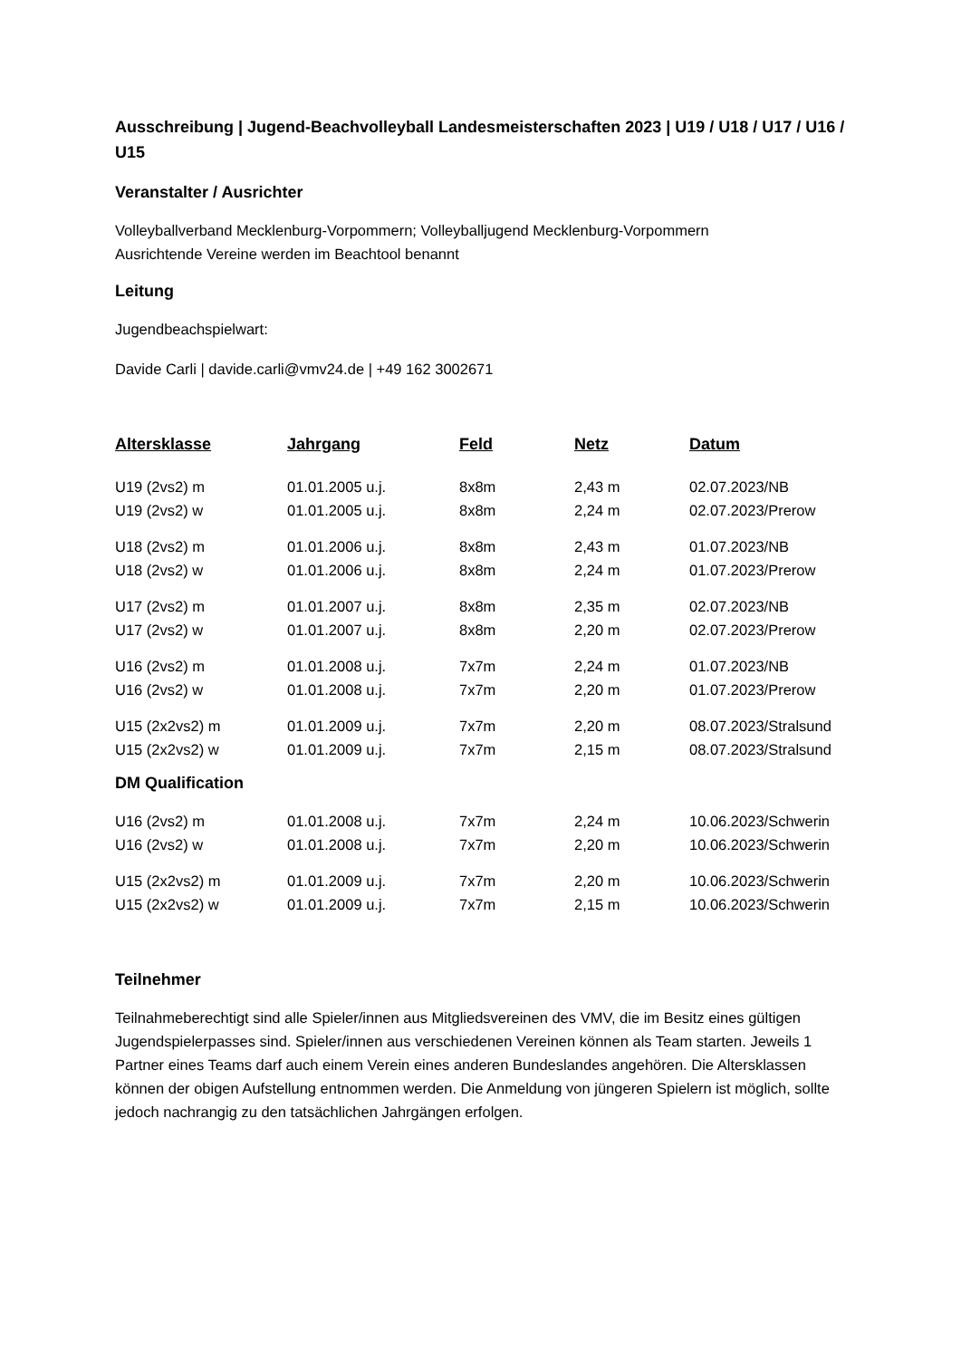Ausschreibung | Jugend-Beachvolleyball Landesmeisterschaften 2023 | U19 / U18 / U17 / U16 / U15
Veranstalter / Ausrichter
Volleyballverband Mecklenburg-Vorpommern; Volleyballjugend Mecklenburg-Vorpommern
Ausrichtende Vereine werden im Beachtool benannt
Leitung
Jugendbeachspielwart:
Davide Carli | davide.carli@vmv24.de | +49 162 3002671
| Altersklasse | Jahrgang | Feld | Netz | Datum |
| --- | --- | --- | --- | --- |
| U19 (2vs2) m | 01.01.2005 u.j. | 8x8m | 2,43 m | 02.07.2023/NB |
| U19 (2vs2) w | 01.01.2005 u.j. | 8x8m | 2,24 m | 02.07.2023/Prerow |
| U18 (2vs2) m | 01.01.2006 u.j. | 8x8m | 2,43 m | 01.07.2023/NB |
| U18 (2vs2) w | 01.01.2006 u.j. | 8x8m | 2,24 m | 01.07.2023/Prerow |
| U17 (2vs2) m | 01.01.2007 u.j. | 8x8m | 2,35 m | 02.07.2023/NB |
| U17 (2vs2) w | 01.01.2007 u.j. | 8x8m | 2,20 m | 02.07.2023/Prerow |
| U16 (2vs2) m | 01.01.2008 u.j. | 7x7m | 2,24 m | 01.07.2023/NB |
| U16 (2vs2) w | 01.01.2008 u.j. | 7x7m | 2,20 m | 01.07.2023/Prerow |
| U15 (2x2vs2) m | 01.01.2009 u.j. | 7x7m | 2,20 m | 08.07.2023/Stralsund |
| U15 (2x2vs2) w | 01.01.2009 u.j. | 7x7m | 2,15 m | 08.07.2023/Stralsund |
DM Qualification
| U16 (2vs2) m | 01.01.2008 u.j. | 7x7m | 2,24 m | 10.06.2023/Schwerin |
| U16 (2vs2) w | 01.01.2008 u.j. | 7x7m | 2,20 m | 10.06.2023/Schwerin |
| U15 (2x2vs2) m | 01.01.2009 u.j. | 7x7m | 2,20 m | 10.06.2023/Schwerin |
| U15 (2x2vs2) w | 01.01.2009 u.j. | 7x7m | 2,15 m | 10.06.2023/Schwerin |
Teilnehmer
Teilnahmeberechtigt sind alle Spieler/innen aus Mitgliedsvereinen des VMV, die im Besitz eines gültigen Jugendspielerpasses sind. Spieler/innen aus verschiedenen Vereinen können als Team starten. Jeweils 1 Partner eines Teams darf auch einem Verein eines anderen Bundeslandes angehören. Die Altersklassen können der obigen Aufstellung entnommen werden. Die Anmeldung von jüngeren Spielern ist möglich, sollte jedoch nachrangig zu den tatsächlichen Jahrgängen erfolgen.